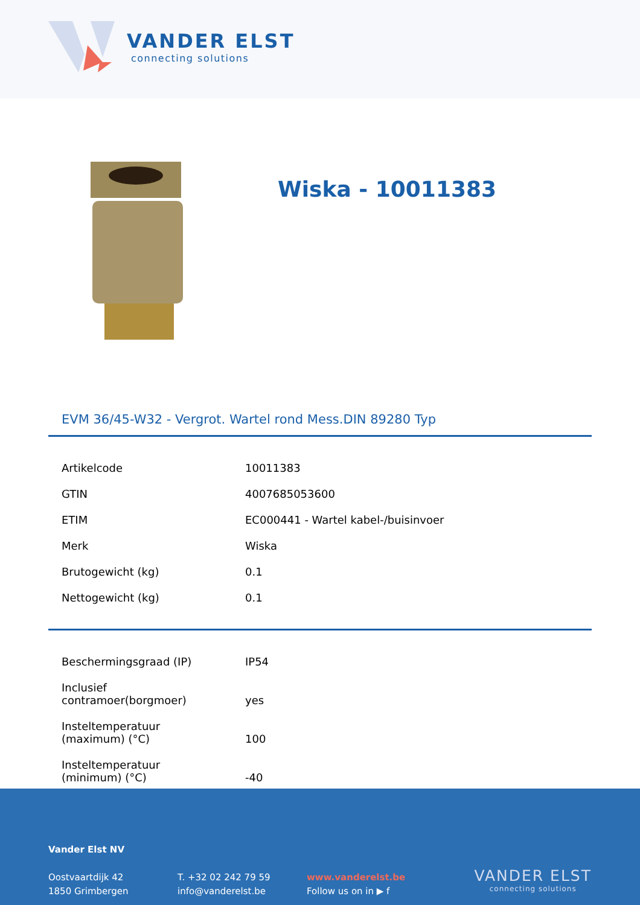VANDER ELST
connecting solutions
Wiska - 10011383
EVM 36/45-W32 - Vergrot. Wartel rond Mess.DIN 89280 Typ
| Artikelcode | 10011383 |
| GTIN | 4007685053600 |
| ETIM | EC000441 - Wartel kabel-/buisinvoer |
| Merk | Wiska |
| Brutogewicht (kg) | 0.1 |
| Nettogewicht (kg) | 0.1 |
| Beschermingsgraad (IP) | IP54 |
| Inclusief contramoer(borgmoer) | yes |
| Insteltemperatuur (maximum) (°C) | 100 |
| Insteltemperatuur (minimum) (°C) | -40 |
Vander Elst NV
Oostvaartdijk 42
1850 Grimbergen
T. +32 02 242 79 59
info@vanderelst.be
www.vanderelst.be
Follow us on in ▶ f
VANDER ELST
connecting solutions